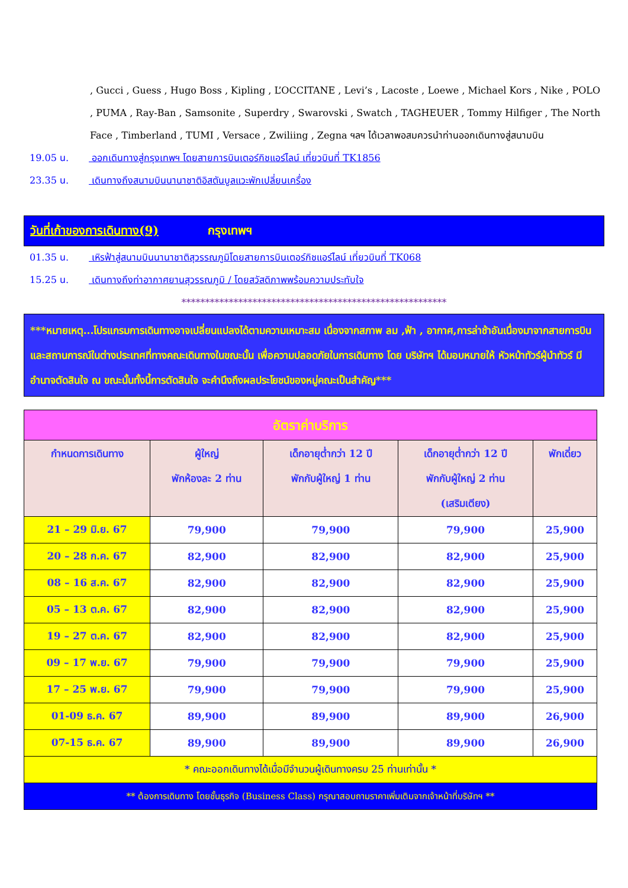, Gucci , Guess , Hugo Boss , Kipling , L’OCCITANE , Levi’s , Lacoste , Loewe , Michael Kors , Nike , POLO , PUMA , Ray-Ban , Samsonite , Superdry , Swarovski , Swatch , TAGHEUER , Tommy Hilfiger , The North Face , Timberland , TUMI , Versace , Zwiliing , Zegna ฯลฯ ได้เวลาพอสมควรนำท่านออกเดินทางสู่สนามบิน
19.05 น. ออกเดินทางสู่กรุงเทพฯ โดยสายการบินเตอร์กิชแอร์ไลน์ เที่ยวบินที่ TK1856
23.35 น. เดินทางถึงสนามบินนานาชาติอิสตันบูลแวะพักเปลี่ยนเครื่อง
วันที่เก้าของการเดินทาง(9) กรุงเทพฯ
01.35 น. เหิรฟ้าสู่สนามบินนานาชาติสุวรรณภูมิโดยสายการบินเตอร์กิชแอร์ไลน์ เที่ยวบินที่ TK068
15.25 น. เดินทางถึงท่าอากาศยานสุวรรณภูมิ / โดยสวัสดิภาพพร้อมความประทับใจ
********************************************************
***หมายเหตุ...โปรแกรมการเดินทางอาจเปลี่ยนแปลงได้ตามความเหมาะสม เนื่องจากสภาพ ลม ,ฟ้า , อากาศ,การล่าช้าอันเนื่องมาจากสายการบิน และสถานการณ์ในต่างประเทศที่ทางคณะเดินทางในขณะนั้น เพื่อความปลอดภัยในการเดินทาง โดย บริษัทฯ ได้มอบหมายให้ หัวหน้าทัวร์ผู้นำทัวร์ มีอำนาจตัดสินใจ ณ ขณะนั้นทั้งนี้การตัดสินใจ จะคำนึงถึงผลประโยชน์ของหมู่คณะเป็นสำคัญ***
| อัตราค่าบริการ | | | | |
| --- | --- | --- | --- | --- |
| กำหนดการเดินทาง | ผู้ใหญ่ พักห้องละ 2 ท่าน | เด็กอายุต่ำกว่า 12 ปี พักกับผู้ใหญ่ 1 ท่าน | เด็กอายุต่ำกว่า 12 ปี พักกับผู้ใหญ่ 2 ท่าน (เสริมเตียง) | พักเดี่ยว |
| 21 – 29 มิ.ย. 67 | 79,900 | 79,900 | 79,900 | 25,900 |
| 20 – 28 ก.ค. 67 | 82,900 | 82,900 | 82,900 | 25,900 |
| 08 – 16 ส.ค. 67 | 82,900 | 82,900 | 82,900 | 25,900 |
| 05 – 13 ต.ค. 67 | 82,900 | 82,900 | 82,900 | 25,900 |
| 19 – 27 ต.ค. 67 | 82,900 | 82,900 | 82,900 | 25,900 |
| 09 – 17 พ.ย. 67 | 79,900 | 79,900 | 79,900 | 25,900 |
| 17 – 25 พ.ย. 67 | 79,900 | 79,900 | 79,900 | 25,900 |
| 01-09 ธ.ค. 67 | 89,900 | 89,900 | 89,900 | 26,900 |
| 07-15 ธ.ค. 67 | 89,900 | 89,900 | 89,900 | 26,900 |
| * คณะออกเดินทางได้เมื่อมีจำนวนผู้เดินทางครบ 25 ท่านเท่านั้น * | | | | |
| ** ต้องการเดินทาง โดยชั้นธุรกิจ (Business Class) กรุณาสอบถามราคาเพิ่มเติมจากเจ้าหน้าที่บริษัทฯ ** | | | | |